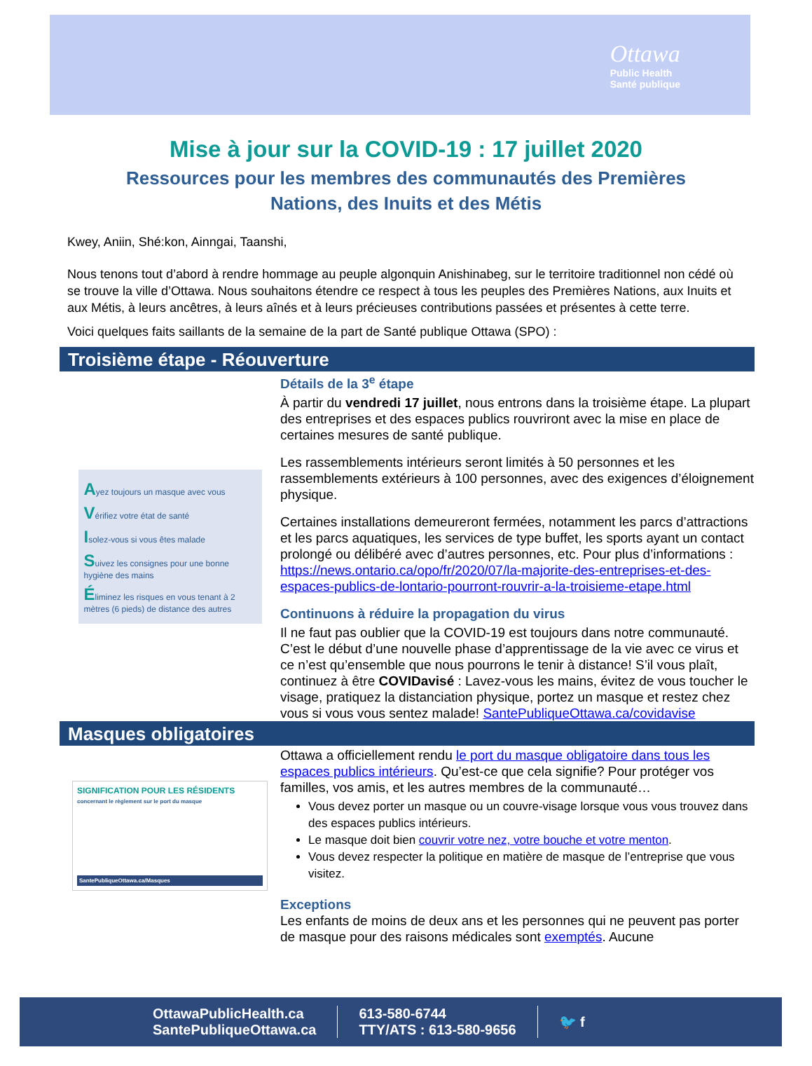Ottawa
Public Health
Santé publique
Mise à jour sur la COVID-19 : 17 juillet 2020
Ressources pour les membres des communautés des Premières Nations, des Inuits et des Métis
Kwey, Aniin, Shé:kon, Ainngai, Taanshi,
Nous tenons tout d’abord à rendre hommage au peuple algonquin Anishinabeg, sur le territoire traditionnel non cédé où se trouve la ville d’Ottawa. Nous souhaitons étendre ce respect à tous les peuples des Premières Nations, aux Inuits et aux Métis, à leurs ancêtres, à leurs aînés et à leurs précieuses contributions passées et présentes à cette terre.
Voici quelques faits saillants de la semaine de la part de Santé publique Ottawa (SPO) :
Troisième étape - Réouverture
Ayez toujours un masque avec vous
Vérifiez votre état de santé
Isolez-vous si vous êtes malade
Suivez les consignes pour une bonne hygiène des mains
Éliminez les risques en vous tenant à 2 mètres (6 pieds) de distance des autres
Détails de la 3<sup>e</sup> étape
À partir du vendredi 17 juillet, nous entrons dans la troisième étape. La plupart des entreprises et des espaces publics rouvriront avec la mise en place de certaines mesures de santé publique.
Les rassemblements intérieurs seront limités à 50 personnes et les rassemblements extérieurs à 100 personnes, avec des exigences d’éloignement physique.
Certaines installations demeureront fermées, notamment les parcs d’attractions et les parcs aquatiques, les services de type buffet, les sports ayant un contact prolongé ou délibéré avec d’autres personnes, etc. Pour plus d’informations : https://news.ontario.ca/opo/fr/2020/07/la-majorite-des-entreprises-et-des-espaces-publics-de-lontario-pourront-rouvrir-a-la-troisieme-etape.html
Continuons à réduire la propagation du virus
Il ne faut pas oublier que la COVID-19 est toujours dans notre communauté. C’est le début d’une nouvelle phase d’apprentissage de la vie avec ce virus et ce n’est qu’ensemble que nous pourrons le tenir à distance! S’il vous plaît, continuez à être COVIDavisé : Lavez-vous les mains, évitez de vous toucher le visage, pratiquez la distanciation physique, portez un masque et restez chez vous si vous vous sentez malade! SantePubliqueOttawa.ca/covidavise
Masques obligatoires
SIGNIFICATION POUR LES RÉSIDENTS
concernant le règlement sur le port du masque
SantePubliqueOttawa.ca/Masques
Ottawa a officiellement rendu le port du masque obligatoire dans tous les espaces publics intérieurs. Qu’est-ce que cela signifie? Pour protéger vos familles, vos amis, et les autres membres de la communauté…
Vous devez porter un masque ou un couvre-visage lorsque vous vous trouvez dans des espaces publics intérieurs.
Le masque doit bien couvrir votre nez, votre bouche et votre menton.
Vous devez respecter la politique en matière de masque de l’entreprise que vous visitez.
Exceptions
Les enfants de moins de deux ans et les personnes qui ne peuvent pas porter de masque pour des raisons médicales sont exemptés. Aucune
OttawaPublicHealth.ca
SantePubliqueOttawa.ca
613-580-6744
TTY/ATS : 613-580-9656
🐦 f